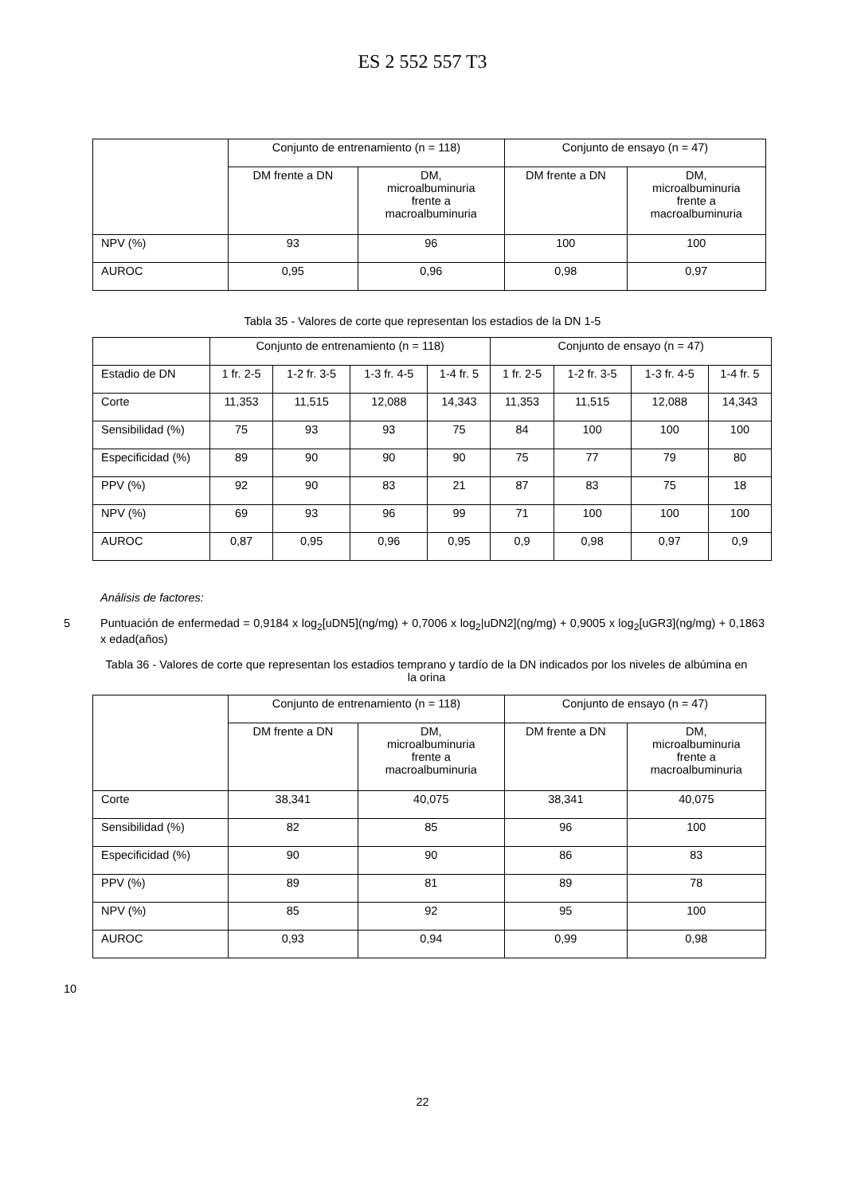ES 2 552 557 T3
| | Conjunto de entrenamiento (n = 118) | | Conjunto de ensayo (n = 47) | |
| --- | --- | --- | --- | --- |
| | DM frente a DN | DM, microalbuminuria frente a macroalbuminuria | DM frente a DN | DM, microalbuminuria frente a macroalbuminuria |
| NPV (%) | 93 | 96 | 100 | 100 |
| AUROC | 0,95 | 0,96 | 0,98 | 0,97 |
Tabla 35 - Valores de corte que representan los estadios de la DN 1-5
| | Conjunto de entrenamiento (n = 118) | | | | Conjunto de ensayo (n = 47) | | | |
| --- | --- | --- | --- | --- | --- | --- | --- | --- |
| Estadio de DN | 1 fr. 2-5 | 1-2 fr. 3-5 | 1-3 fr. 4-5 | 1-4 fr. 5 | 1 fr. 2-5 | 1-2 fr. 3-5 | 1-3 fr. 4-5 | 1-4 fr. 5 |
| Corte | 11,353 | 11,515 | 12,088 | 14,343 | 11,353 | 11,515 | 12,088 | 14,343 |
| Sensibilidad (%) | 75 | 93 | 93 | 75 | 84 | 100 | 100 | 100 |
| Especificidad (%) | 89 | 90 | 90 | 90 | 75 | 77 | 79 | 80 |
| PPV (%) | 92 | 90 | 83 | 21 | 87 | 83 | 75 | 18 |
| NPV (%) | 69 | 93 | 96 | 99 | 71 | 100 | 100 | 100 |
| AUROC | 0,87 | 0,95 | 0,96 | 0,95 | 0,9 | 0,98 | 0,97 | 0,9 |
Análisis de factores:
5 Puntuación de enfermedad = 0,9184 x log<sub>2</sub>[uDN5](ng/mg) + 0,7006 x log<sub>2</sub>|uDN2](ng/mg) + 0,9005 x log<sub>2</sub>[uGR3](ng/mg) + 0,1863 x edad(años)
Tabla 36 - Valores de corte que representan los estadios temprano y tardío de la DN indicados por los niveles de albúmina en la orina
| | Conjunto de entrenamiento (n = 118) | | Conjunto de ensayo (n = 47) | |
| --- | --- | --- | --- | --- |
| | DM frente a DN | DM, microalbuminuria frente a macroalbuminuria | DM frente a DN | DM, microalbuminuria frente a macroalbuminuria |
| Corte | 38,341 | 40,075 | 38,341 | 40,075 |
| Sensibilidad (%) | 82 | 85 | 96 | 100 |
| Especificidad (%) | 90 | 90 | 86 | 83 |
| PPV (%) | 89 | 81 | 89 | 78 |
| NPV (%) | 85 | 92 | 95 | 100 |
| AUROC | 0,93 | 0,94 | 0,99 | 0,98 |
10
22